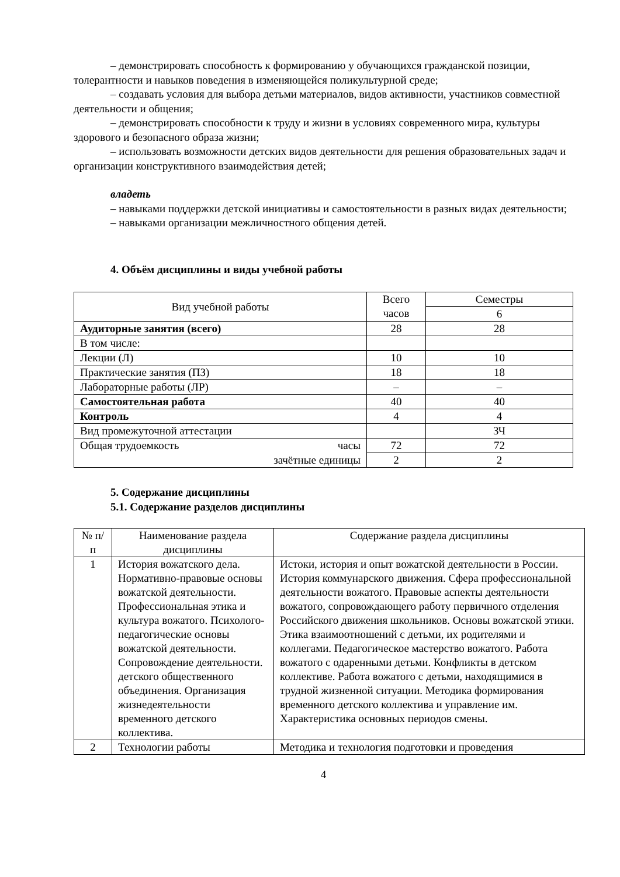– демонстрировать способность к формированию у обучающихся гражданской позиции, толерантности и навыков поведения в изменяющейся поликультурной среде;
– создавать условия для выбора детьми материалов, видов активности, участников совместной деятельности и общения;
– демонстрировать способности к труду и жизни в условиях современного мира, культуры здорового и безопасного образа жизни;
– использовать возможности детских видов деятельности для решения образовательных задач и организации конструктивного взаимодействия детей;
владеть
– навыками поддержки детской инициативы и самостоятельности в разных видах деятельности;
– навыками организации межличностного общения детей.
4. Объём дисциплины и виды учебной работы
| Вид учебной работы | Всего часов | Семестры |
| --- | --- | --- |
| | | 6 |
| Аудиторные занятия (всего) | 28 | 28 |
| В том числе: | | |
| Лекции (Л) | 10 | 10 |
| Практические занятия (ПЗ) | 18 | 18 |
| Лабораторные работы (ЛР) | – | – |
| Самостоятельная работа | 40 | 40 |
| Контроль | 4 | 4 |
| Вид промежуточной аттестации | | ЗЧ |
| Общая трудоемкость часы | 72 | 72 |
| зачётные единицы | 2 | 2 |
5. Содержание дисциплины
5.1. Содержание разделов дисциплины
| № п/п | Наименование раздела дисциплины | Содержание раздела дисциплины |
| --- | --- | --- |
| 1 | История вожатского дела. Нормативно-правовые основы вожатской деятельности. Профессиональная этика и культура вожатого. Психолого-педагогические основы вожатской деятельности. Сопровождение деятельности. детского общественного объединения. Организация жизнедеятельности временного детского коллектива. | Истоки, история и опыт вожатской деятельности в России. История коммунарского движения. Сфера профессиональной деятельности вожатого. Правовые аспекты деятельности вожатого, сопровождающего работу первичного отделения Российского движения школьников. Основы вожатской этики. Этика взаимоотношений с детьми, их родителями и коллегами. Педагогическое мастерство вожатого. Работа вожатого с одаренными детьми. Конфликты в детском коллективе. Работа вожатого с детьми, находящимися в трудной жизненной ситуации. Методика формирования временного детского коллектива и управление им. Характеристика основных периодов смены. |
| 2 | Технологии работы | Методика и технология подготовки и проведения |
4